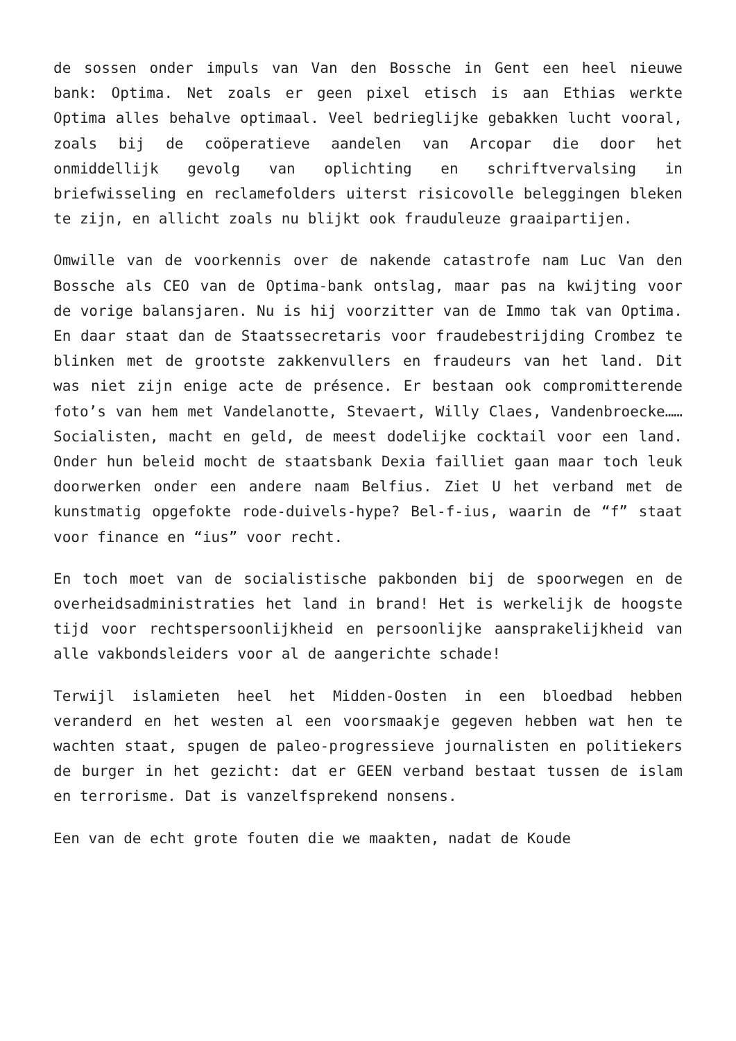de sossen onder impuls van Van den Bossche in Gent een heel nieuwe bank: Optima. Net zoals er geen pixel etisch is aan Ethias werkte Optima alles behalve optimaal. Veel bedrieglijke gebakken lucht vooral, zoals bij de coöperatieve aandelen van Arcopar die door het onmiddellijk gevolg van oplichting en schriftvervalsing in briefwisseling en reclamefolders uiterst risicovolle beleggingen bleken te zijn, en allicht zoals nu blijkt ook frauduleuze graaipartijen.
Omwille van de voorkennis over de nakende catastrofe nam Luc Van den Bossche als CEO van de Optima-bank ontslag, maar pas na kwijting voor de vorige balansjaren. Nu is hij voorzitter van de Immo tak van Optima. En daar staat dan de Staatssecretaris voor fraudebestrijding Crombez te blinken met de grootste zakkenvullers en fraudeurs van het land. Dit was niet zijn enige acte de présence. Er bestaan ook compromitterende foto’s van hem met Vandelanotte, Stevaert, Willy Claes, Vandenbroecke…… Socialisten, macht en geld, de meest dodelijke cocktail voor een land. Onder hun beleid mocht de staatsbank Dexia failliet gaan maar toch leuk doorwerken onder een andere naam Belfius. Ziet U het verband met de kunstmatig opgefokte rode-duivels-hype? Bel-f-ius, waarin de “f” staat voor finance en “ius” voor recht.
En toch moet van de socialistische pakbonden bij de spoorwegen en de overheidsadministraties het land in brand! Het is werkelijk de hoogste tijd voor rechtspersoonlijkheid en persoonlijke aansprakelijkheid van alle vakbondsleiders voor al de aangerichte schade!
Terwijl islamieten heel het Midden-Oosten in een bloedbad hebben veranderd en het westen al een voorsmaakje gegeven hebben wat hen te wachten staat, spugen de paleo-progressieve journalisten en politiekers de burger in het gezicht: dat er GEEN verband bestaat tussen de islam en terrorisme. Dat is vanzelfsprekend nonsens.
Een van de echt grote fouten die we maakten, nadat de Koude